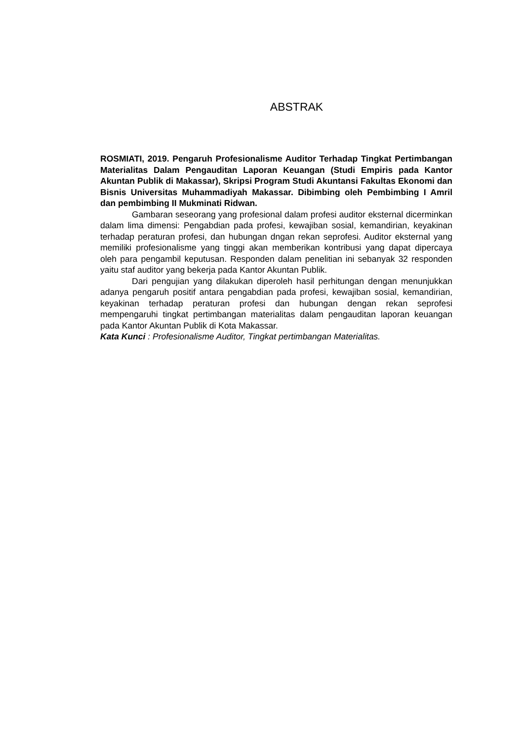ABSTRAK
ROSMIATI, 2019. Pengaruh Profesionalisme Auditor Terhadap Tingkat Pertimbangan Materialitas Dalam Pengauditan Laporan Keuangan (Studi Empiris pada Kantor Akuntan Publik di Makassar), Skripsi Program Studi Akuntansi Fakultas Ekonomi dan Bisnis Universitas Muhammadiyah Makassar. Dibimbing oleh Pembimbing I Amril dan pembimbing II Mukminati Ridwan.
Gambaran seseorang yang profesional dalam profesi auditor eksternal dicerminkan dalam lima dimensi: Pengabdian pada profesi, kewajiban sosial, kemandirian, keyakinan terhadap peraturan profesi, dan hubungan dngan rekan seprofesi. Auditor eksternal yang memiliki profesionalisme yang tinggi akan memberikan kontribusi yang dapat dipercaya oleh para pengambil keputusan. Responden dalam penelitian ini sebanyak 32 responden yaitu staf auditor yang bekerja pada Kantor Akuntan Publik.
Dari pengujian yang dilakukan diperoleh hasil perhitungan dengan menunjukkan adanya pengaruh positif antara pengabdian pada profesi, kewajiban sosial, kemandirian, keyakinan terhadap peraturan profesi dan hubungan dengan rekan seprofesi mempengaruhi tingkat pertimbangan materialitas dalam pengauditan laporan keuangan pada Kantor Akuntan Publik di Kota Makassar.
Kata Kunci : Profesionalisme Auditor, Tingkat pertimbangan Materialitas.